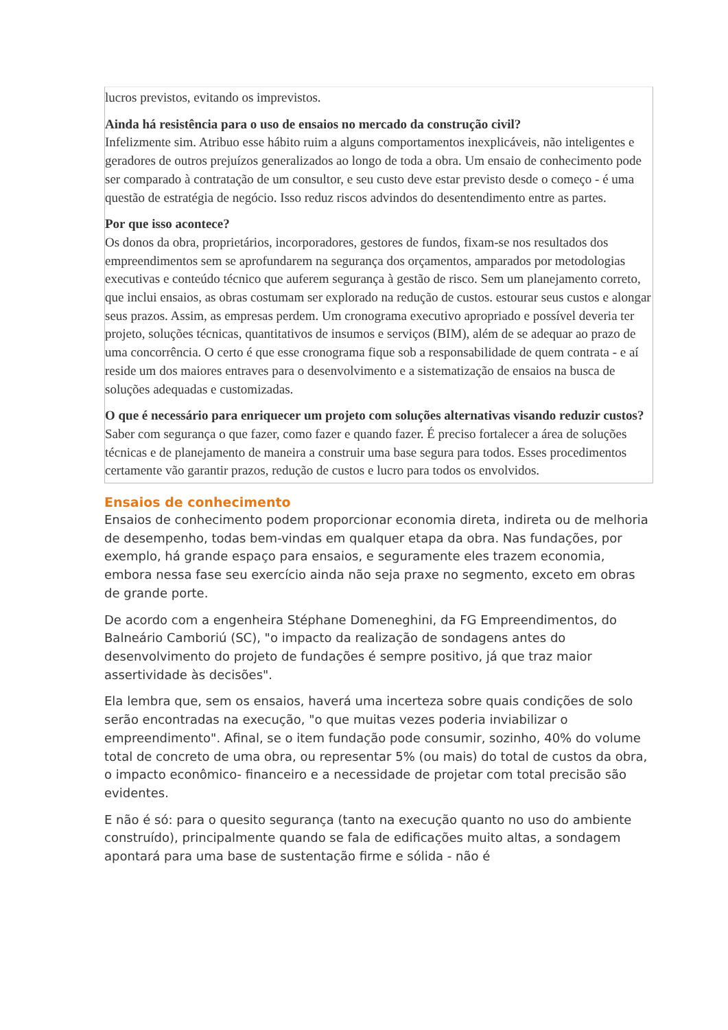lucros previstos, evitando os imprevistos.
Ainda há resistência para o uso de ensaios no mercado da construção civil?
Infelizmente sim. Atribuo esse hábito ruim a alguns comportamentos inexplicáveis, não inteligentes e geradores de outros prejuízos generalizados ao longo de toda a obra. Um ensaio de conhecimento pode ser comparado à contratação de um consultor, e seu custo deve estar previsto desde o começo - é uma questão de estratégia de negócio. Isso reduz riscos advindos do desentendimento entre as partes.
Por que isso acontece?
Os donos da obra, proprietários, incorporadores, gestores de fundos, fixam-se nos resultados dos empreendimentos sem se aprofundarem na segurança dos orçamentos, amparados por metodologias executivas e conteúdo técnico que auferem segurança à gestão de risco. Sem um planejamento correto, que inclui ensaios, as obras costumam ser explorado na redução de custos. estourar seus custos e alongar seus prazos. Assim, as empresas perdem. Um cronograma executivo apropriado e possível deveria ter projeto, soluções técnicas, quantitativos de insumos e serviços (BIM), além de se adequar ao prazo de uma concorrência. O certo é que esse cronograma fique sob a responsabilidade de quem contrata - e aí reside um dos maiores entraves para o desenvolvimento e a sistematização de ensaios na busca de soluções adequadas e customizadas.
O que é necessário para enriquecer um projeto com soluções alternativas visando reduzir custos?
Saber com segurança o que fazer, como fazer e quando fazer. É preciso fortalecer a área de soluções técnicas e de planejamento de maneira a construir uma base segura para todos. Esses procedimentos certamente vão garantir prazos, redução de custos e lucro para todos os envolvidos.
Ensaios de conhecimento
Ensaios de conhecimento podem proporcionar economia direta, indireta ou de melhoria de desempenho, todas bem-vindas em qualquer etapa da obra. Nas fundações, por exemplo, há grande espaço para ensaios, e seguramente eles trazem economia, embora nessa fase seu exercício ainda não seja praxe no segmento, exceto em obras de grande porte.
De acordo com a engenheira Stéphane Domeneghini, da FG Empreendimentos, do Balneário Camboriú (SC), "o impacto da realização de sondagens antes do desenvolvimento do projeto de fundações é sempre positivo, já que traz maior assertividade às decisões".
Ela lembra que, sem os ensaios, haverá uma incerteza sobre quais condições de solo serão encontradas na execução, "o que muitas vezes poderia inviabilizar o empreendimento". Afinal, se o item fundação pode consumir, sozinho, 40% do volume total de concreto de uma obra, ou representar 5% (ou mais) do total de custos da obra, o impacto econômico- financeiro e a necessidade de projetar com total precisão são evidentes.
E não é só: para o quesito segurança (tanto na execução quanto no uso do ambiente construído), principalmente quando se fala de edificações muito altas, a sondagem apontará para uma base de sustentação firme e sólida - não é